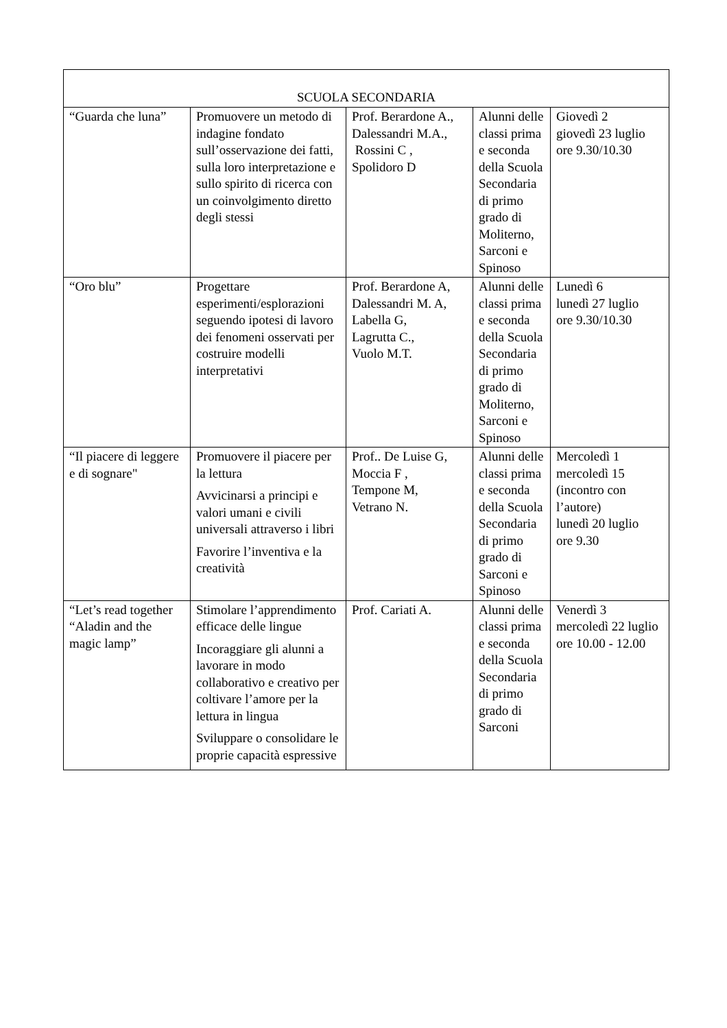| SCUOLA SECONDARIA | | | | |
| “Guarda che luna” | Promuovere un metodo di indagine fondato sull’osservazione dei fatti, sulla loro interpretazione e sullo spirito di ricerca con un coinvolgimento diretto degli stessi | Prof. Berardone A., Dalessandri M.A., Rossini C , Spolidoro D | Alunni delle classi prima e seconda della Scuola Secondaria di primo grado di Moliterno, Sarconi e Spinoso | Giovedì 2 giovedì 23 luglio ore 9.30/10.30 |
| “Oro blu” | Progettare esperimenti/esplorazioni seguendo ipotesi di lavoro dei fenomeni osservati per costruire modelli interpretativi | Prof. Berardone A, Dalessandri M. A, Labella G, Lagrutta C., Vuolo M.T. | Alunni delle classi prima e seconda della Scuola Secondaria di primo grado di Moliterno, Sarconi e Spinoso | Lunedì 6 lunedì 27 luglio ore 9.30/10.30 |
| “Il piacere di leggere e di sognare" | Promuovere il piacere per la lettura Avvicinarsi a principi e valori umani e civili universali attraverso i libri Favorire l’inventiva e la creatività | Prof.. De Luise G, Moccia F , Tempone M, Vetrano N. | Alunni delle classi prima e seconda della Scuola Secondaria di primo grado di Sarconi e Spinoso | Mercoledì 1 mercoledì 15 (incontro con l’autore) lunedì 20 luglio ore 9.30 |
| “Let’s read together “Aladin and the magic lamp” | Stimolare l’apprendimento efficace delle lingue Incoraggiare gli alunni a lavorare in modo collaborativo e creativo per coltivare l’amore per la lettura in lingua Sviluppare o consolidare le proprie capacità espressive | Prof. Cariati A. | Alunni delle classi prima e seconda della Scuola Secondaria di primo grado di Sarconi | Venerdì 3 mercoledì 22 luglio ore 10.00 - 12.00 |